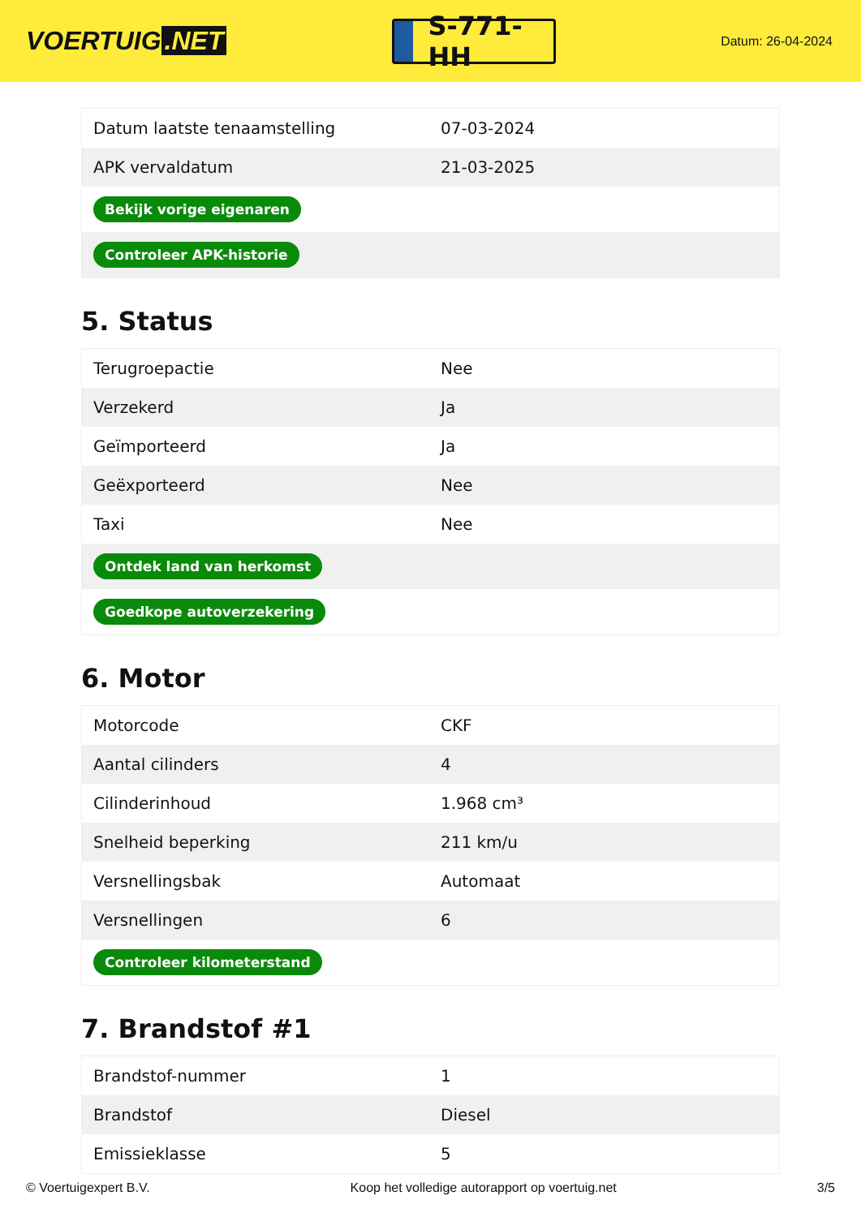VOERTUIG.NET
S-771-HH
Datum: 26-04-2024
| Datum laatste tenaamstelling | 07-03-2024 |
| APK vervaldatum | 21-03-2025 |
| Bekijk vorige eigenaren | |
| Controleer APK-historie | |
5. Status
| Terugroepactie | Nee |
| Verzekerd | Ja |
| Geïmporteerd | Ja |
| Geëxporteerd | Nee |
| Taxi | Nee |
| Ontdek land van herkomst | |
| Goedkope autoverzekering | |
6. Motor
| Motorcode | CKF |
| Aantal cilinders | 4 |
| Cilinderinhoud | 1.968 cm³ |
| Snelheid beperking | 211 km/u |
| Versnellingsbak | Automaat |
| Versnellingen | 6 |
| Controleer kilometerstand | |
7. Brandstof #1
| Brandstof-nummer | 1 |
| Brandstof | Diesel |
| Emissieklasse | 5 |
© Voertuigexpert B.V. Koop het volledige autorapport op voertuig.net 3/5